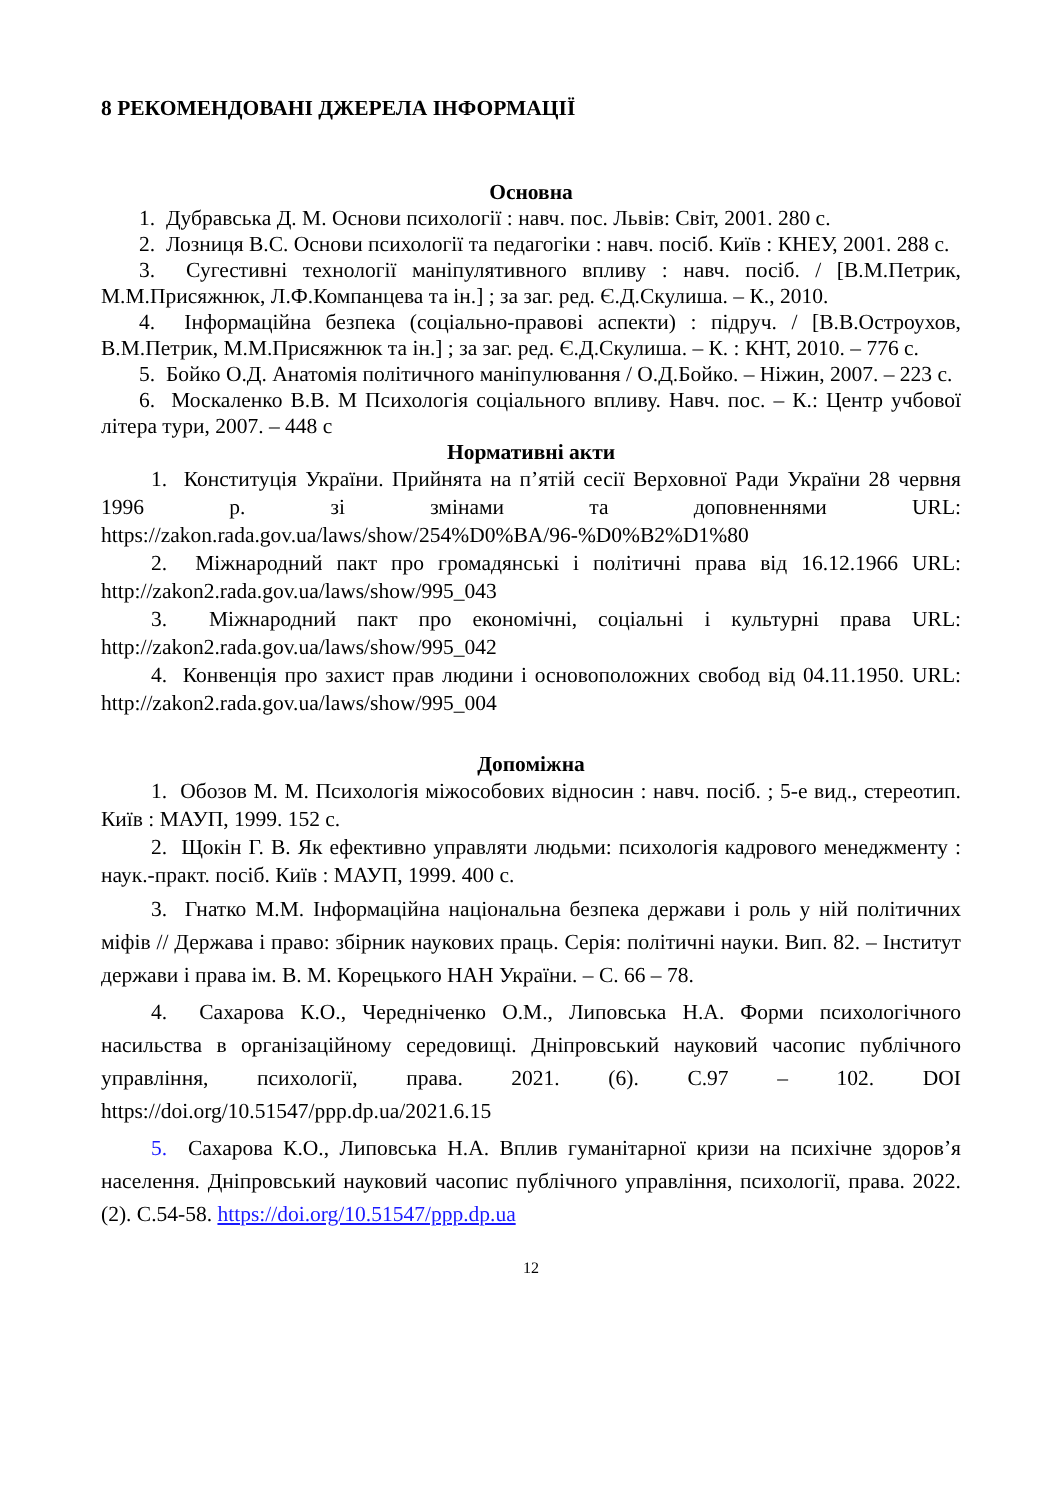8 РЕКОМЕНДОВАНІ ДЖЕРЕЛА ІНФОРМАЦІЇ
Основна
1. Дубравська Д. М. Основи психології : навч. пос. Львів: Світ, 2001. 280 с.
2. Лозниця В.С. Основи психології та педагогіки : навч. посіб. Київ : КНЕУ, 2001. 288 с.
3. Сугестивні технології маніпулятивного впливу : навч. посіб. / [В.М.Петрик, М.М.Присяжнюк, Л.Ф.Компанцева та ін.] ; за заг. ред. Є.Д.Скулиша. – К., 2010.
4. Інформаційна безпека (соціально-правові аспекти) : підруч. / [В.В.Остроухов, В.М.Петрик, М.М.Присяжнюк та ін.] ; за заг. ред. Є.Д.Скулиша. – К. : КНТ, 2010. – 776 с.
5. Бойко О.Д. Анатомія політичного маніпулювання / О.Д.Бойко. – Ніжин, 2007. – 223 с.
6. Москаленко В.В. М Психологія соціального впливу. Навч. пос. – К.: Центр учбової літера тури, 2007. – 448 с
Нормативні акти
1. Конституція України. Прийнята на п’ятій сесії Верховної Ради України 28 червня 1996 р. зі змінами та доповненнями URL: https://zakon.rada.gov.ua/laws/show/254%D0%BA/96-%D0%B2%D1%80
2. Міжнародний пакт про громадянські і політичні права від 16.12.1966 URL: http://zakon2.rada.gov.ua/laws/show/995_043
3. Міжнародний пакт про економічні, соціальні і культурні права URL: http://zakon2.rada.gov.ua/laws/show/995_042
4. Конвенція про захист прав людини і основоположних свобод від 04.11.1950. URL: http://zakon2.rada.gov.ua/laws/show/995_004
Допоміжна
1. Обозов М. М. Психологія міжособових відносин : навч. посіб. ; 5-е вид., стереотип. Київ : МАУП, 1999. 152 с.
2. Щокін Г. В. Як ефективно управляти людьми: психологія кадрового менеджменту : наук.-практ. посіб. Київ : МАУП, 1999. 400 с.
3. Гнатко М.М. Інформаційна національна безпека держави і роль у ній політичних міфів // Держава і право: збірник наукових праць. Серія: політичні науки. Вип. 82. – Інститут держави і права ім. В. М. Корецького НАН України. – С. 66 – 78.
4. Сахарова К.О., Чередніченко О.М., Липовська Н.А. Форми психологічного насильства в організаційному середовищі. Дніпровський науковий часопис публічного управління, психології, права. 2021. (6). С.97 – 102. DOI https://doi.org/10.51547/ppp.dp.ua/2021.6.15
5. Сахарова К.О., Липовська Н.А. Вплив гуманітарної кризи на психічне здоров’я населення. Дніпровський науковий часопис публічного управління, психології, права. 2022. (2). С.54-58. https://doi.org/10.51547/ppp.dp.ua
12